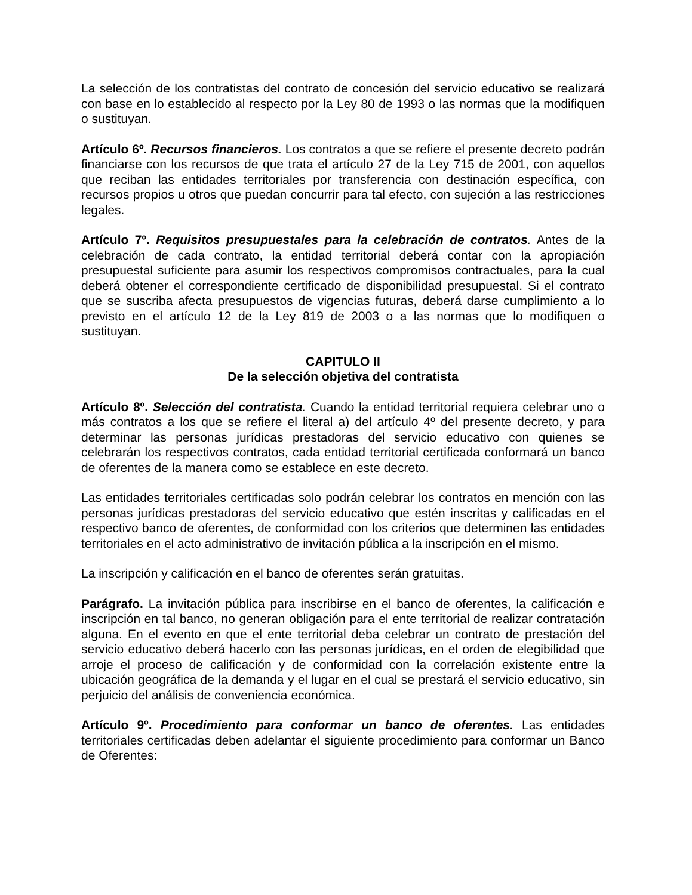La selección de los contratistas del contrato de concesión del servicio educativo se realizará con base en lo establecido al respecto por la Ley 80 de 1993 o las normas que la modifiquen o sustituyan.
Artículo 6º. Recursos financieros. Los contratos a que se refiere el presente decreto podrán financiarse con los recursos de que trata el artículo 27 de la Ley 715 de 2001, con aquellos que reciban las entidades territoriales por transferencia con destinación específica, con recursos propios u otros que puedan concurrir para tal efecto, con sujeción a las restricciones legales.
Artículo 7º. Requisitos presupuestales para la celebración de contratos. Antes de la celebración de cada contrato, la entidad territorial deberá contar con la apropiación presupuestal suficiente para asumir los respectivos compromisos contractuales, para la cual deberá obtener el correspondiente certificado de disponibilidad presupuestal. Si el contrato que se suscriba afecta presupuestos de vigencias futuras, deberá darse cumplimiento a lo previsto en el artículo 12 de la Ley 819 de 2003 o a las normas que lo modifiquen o sustituyan.
CAPITULO II
De la selección objetiva del contratista
Artículo 8º. Selección del contratista. Cuando la entidad territorial requiera celebrar uno o más contratos a los que se refiere el literal a) del artículo 4º del presente decreto, y para determinar las personas jurídicas prestadoras del servicio educativo con quienes se celebrarán los respectivos contratos, cada entidad territorial certificada conformará un banco de oferentes de la manera como se establece en este decreto.
Las entidades territoriales certificadas solo podrán celebrar los contratos en mención con las personas jurídicas prestadoras del servicio educativo que estén inscritas y calificadas en el respectivo banco de oferentes, de conformidad con los criterios que determinen las entidades territoriales en el acto administrativo de invitación pública a la inscripción en el mismo.
La inscripción y calificación en el banco de oferentes serán gratuitas.
Parágrafo. La invitación pública para inscribirse en el banco de oferentes, la calificación e inscripción en tal banco, no generan obligación para el ente territorial de realizar contratación alguna. En el evento en que el ente territorial deba celebrar un contrato de prestación del servicio educativo deberá hacerlo con las personas jurídicas, en el orden de elegibilidad que arroje el proceso de calificación y de conformidad con la correlación existente entre la ubicación geográfica de la demanda y el lugar en el cual se prestará el servicio educativo, sin perjuicio del análisis de conveniencia económica.
Artículo 9º. Procedimiento para conformar un banco de oferentes. Las entidades territoriales certificadas deben adelantar el siguiente procedimiento para conformar un Banco de Oferentes: